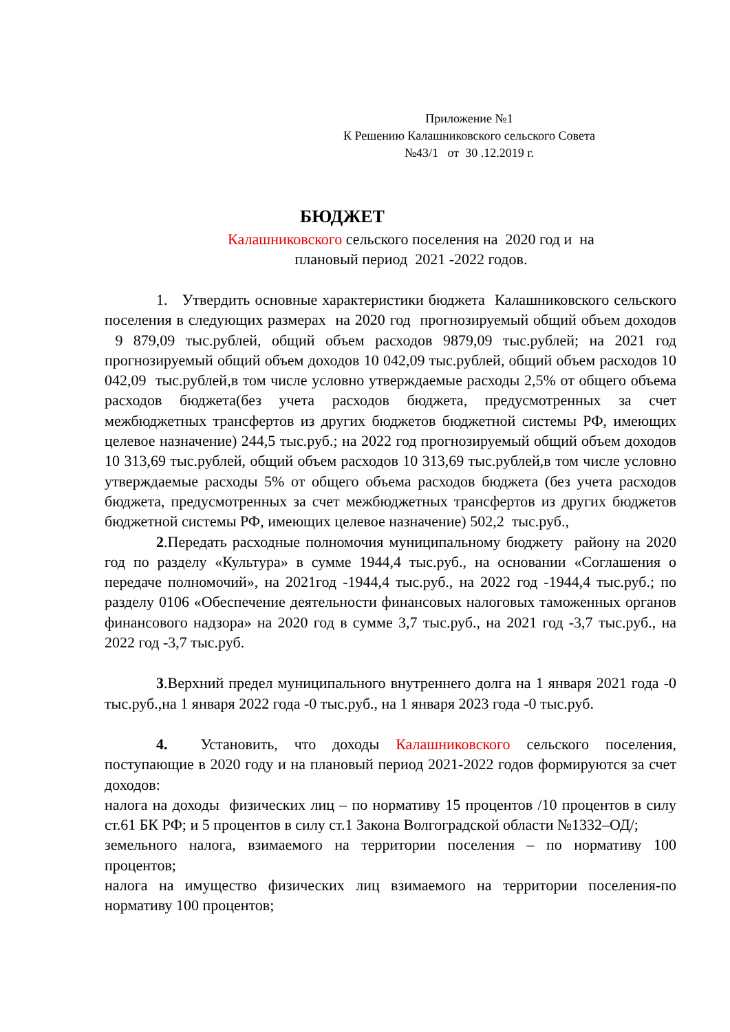Приложение №1
К Решению Калашниковского сельского Совета
№43/1 от 30 .12.2019 г.
БЮДЖЕТ
Калашниковского сельского поселения на 2020 год и на
плановый период 2021 -2022 годов.
1. Утвердить основные характеристики бюджета Калашниковского сельского поселения в следующих размерах на 2020 год прогнозируемый общий объем доходов 9 879,09 тыс.рублей, общий объем расходов 9879,09 тыс.рублей; на 2021 год прогнозируемый общий объем доходов 10 042,09 тыс.рублей, общий объем расходов 10 042,09 тыс.рублей,в том числе условно утверждаемые расходы 2,5% от общего объема расходов бюджета(без учета расходов бюджета, предусмотренных за счет межбюджетных трансфертов из других бюджетов бюджетной системы РФ, имеющих целевое назначение) 244,5 тыс.руб.; на 2022 год прогнозируемый общий объем доходов 10 313,69 тыс.рублей, общий объем расходов 10 313,69 тыс.рублей,в том числе условно утверждаемые расходы 5% от общего объема расходов бюджета (без учета расходов бюджета, предусмотренных за счет межбюджетных трансфертов из других бюджетов бюджетной системы РФ, имеющих целевое назначение) 502,2 тыс.руб.,
2.Передать расходные полномочия муниципальному бюджету району на 2020 год по разделу «Культура» в сумме 1944,4 тыс.руб., на основании «Соглашения о передаче полномочий», на 2021год -1944,4 тыс.руб., на 2022 год -1944,4 тыс.руб.; по разделу 0106 «Обеспечение деятельности финансовых налоговых таможенных органов финансового надзора» на 2020 год в сумме 3,7 тыс.руб., на 2021 год -3,7 тыс.руб., на 2022 год -3,7 тыс.руб.
3.Верхний предел муниципального внутреннего долга на 1 января 2021 года -0 тыс.руб.,на 1 января 2022 года -0 тыс.руб., на 1 января 2023 года -0 тыс.руб.
4. Установить, что доходы Калашниковского сельского поселения, поступающие в 2020 году и на плановый период 2021-2022 годов формируются за счет доходов:
налога на доходы физических лиц – по нормативу 15 процентов /10 процентов в силу ст.61 БК РФ; и 5 процентов в силу ст.1 Закона Волгоградской области №1332–ОД/;
земельного налога, взимаемого на территории поселения – по нормативу 100 процентов;
налога на имущество физических лиц взимаемого на территории поселения-по нормативу 100 процентов;